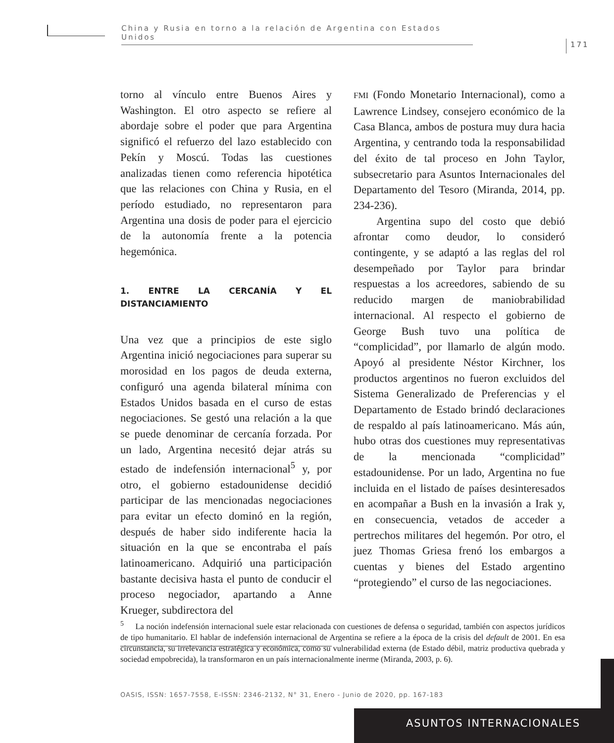China y Rusia en torno a la relación de Argentina con Estados Unidos
171
torno al vínculo entre Buenos Aires y Washington. El otro aspecto se refiere al abordaje sobre el poder que para Argentina significó el refuerzo del lazo establecido con Pekín y Moscú. Todas las cuestiones analizadas tienen como referencia hipotética que las relaciones con China y Rusia, en el período estudiado, no representaron para Argentina una dosis de poder para el ejercicio de la autonomía frente a la potencia hegemónica.
1. ENTRE LA CERCANÍA Y EL DISTANCIAMIENTO
Una vez que a principios de este siglo Argentina inició negociaciones para superar su morosidad en los pagos de deuda externa, configuró una agenda bilateral mínima con Estados Unidos basada en el curso de estas negociaciones. Se gestó una relación a la que se puede denominar de cercanía forzada. Por un lado, Argentina necesitó dejar atrás su estado de indefensión internacional<sup>5</sup> y, por otro, el gobierno estadounidense decidió participar de las mencionadas negociaciones para evitar un efecto dominó en la región, después de haber sido indiferente hacia la situación en la que se encontraba el país latinoamericano. Adquirió una participación bastante decisiva hasta el punto de conducir el proceso negociador, apartando a Anne Krueger, subdirectora del
FMI (Fondo Monetario Internacional), como a Lawrence Lindsey, consejero económico de la Casa Blanca, ambos de postura muy dura hacia Argentina, y centrando toda la responsabilidad del éxito de tal proceso en John Taylor, subsecretario para Asuntos Internacionales del Departamento del Tesoro (Miranda, 2014, pp. 234-236).
Argentina supo del costo que debió afrontar como deudor, lo consideró contingente, y se adaptó a las reglas del rol desempeñado por Taylor para brindar respuestas a los acreedores, sabiendo de su reducido margen de maniobrabilidad internacional. Al respecto el gobierno de George Bush tuvo una política de “complicidad”, por llamarlo de algún modo. Apoyó al presidente Néstor Kirchner, los productos argentinos no fueron excluidos del Sistema Generalizado de Preferencias y el Departamento de Estado brindó declaraciones de respaldo al país latinoamericano. Más aún, hubo otras dos cuestiones muy representativas de la mencionada “complicidad” estadounidense. Por un lado, Argentina no fue incluida en el listado de países desinteresados en acompañar a Bush en la invasión a Irak y, en consecuencia, vetados de acceder a pertrechos militares del hegemón. Por otro, el juez Thomas Griesa frenó los embargos a cuentas y bienes del Estado argentino “protegiendo” el curso de las negociaciones.
<sup>5</sup> La noción indefensión internacional suele estar relacionada con cuestiones de defensa o seguridad, también con aspectos jurídicos de tipo humanitario. El hablar de indefensión internacional de Argentina se refiere a la época de la crisis del default de 2001. En esa circunstancia, su irrelevancia estratégica y económica, como su vulnerabilidad externa (de Estado débil, matriz productiva quebrada y sociedad empobrecida), la transformaron en un país internacionalmente inerme (Miranda, 2003, p. 6).
OASIS, ISSN: 1657-7558, E-ISSN: 2346-2132, N° 31, Enero - Junio de 2020, pp. 167-183
ASUNTOS INTERNACIONALES